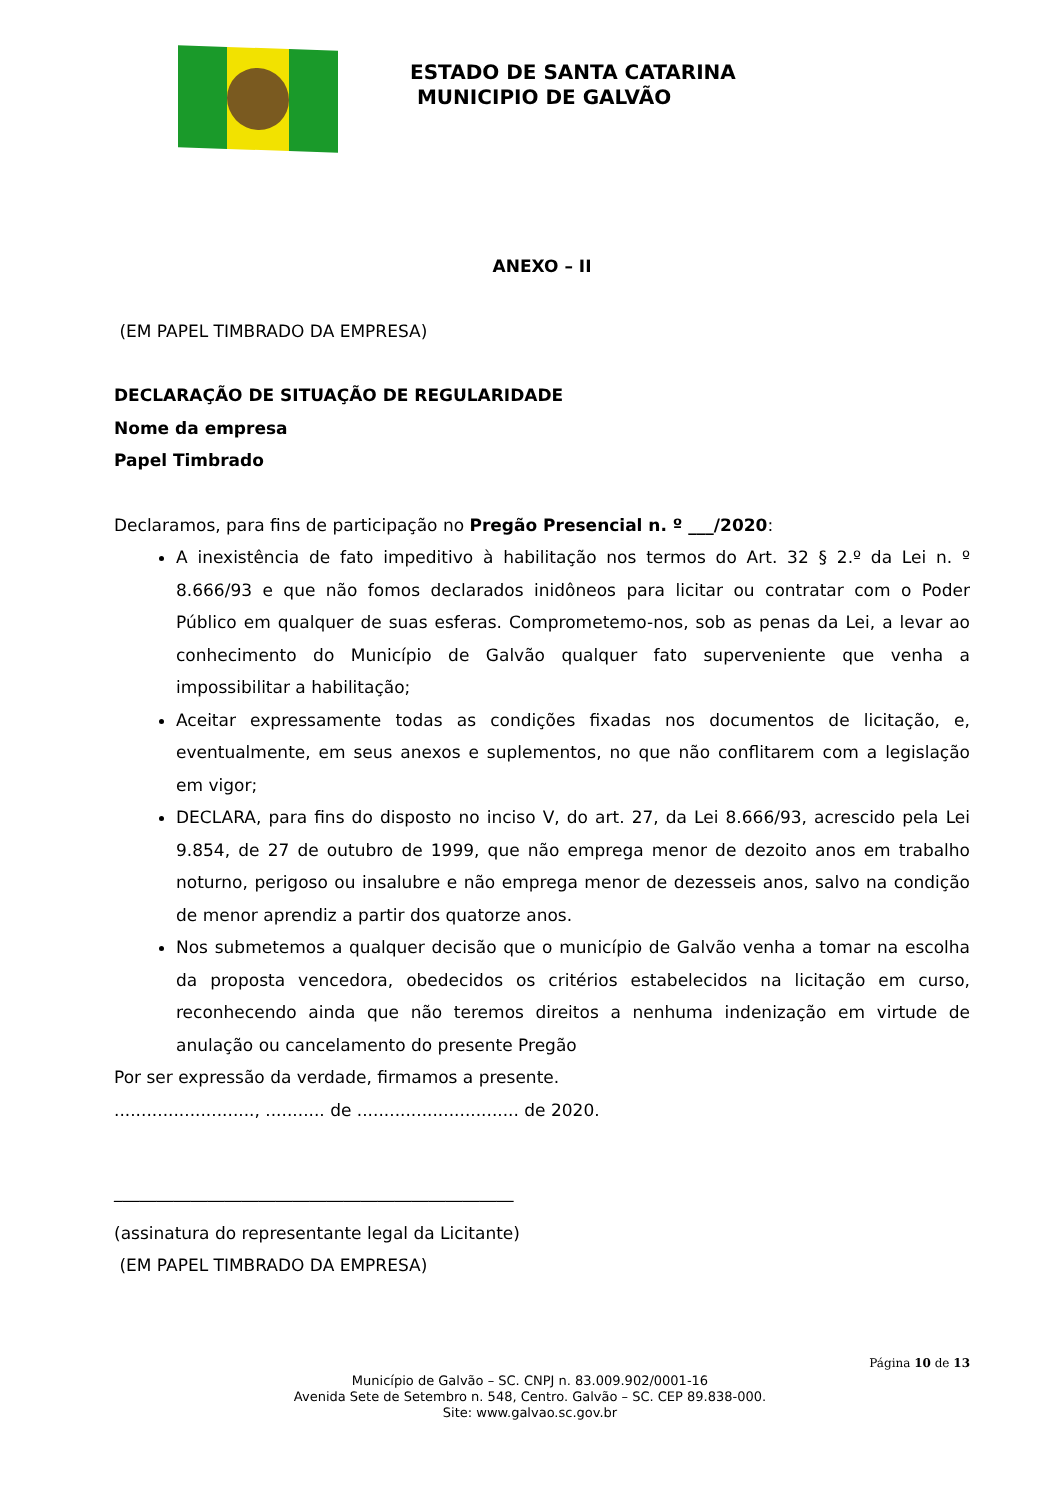ESTADO DE SANTA CATARINA
MUNICIPIO DE GALVÃO
ANEXO – II
(EM PAPEL TIMBRADO DA EMPRESA)
DECLARAÇÃO DE SITUAÇÃO DE REGULARIDADE
Nome da empresa
Papel Timbrado
Declaramos, para fins de participação no Pregão Presencial n. º ___/2020:
A inexistência de fato impeditivo à habilitação nos termos do Art. 32 § 2.º da Lei n. º 8.666/93 e que não fomos declarados inidôneos para licitar ou contratar com o Poder Público em qualquer de suas esferas. Comprometemo-nos, sob as penas da Lei, a levar ao conhecimento do Município de Galvão qualquer fato superveniente que venha a impossibilitar a habilitação;
Aceitar expressamente todas as condições fixadas nos documentos de licitação, e, eventualmente, em seus anexos e suplementos, no que não conflitarem com a legislação em vigor;
DECLARA, para fins do disposto no inciso V, do art. 27, da Lei 8.666/93, acrescido pela Lei 9.854, de 27 de outubro de 1999, que não emprega menor de dezoito anos em trabalho noturno, perigoso ou insalubre e não emprega menor de dezesseis anos, salvo na condição de menor aprendiz a partir dos quatorze anos.
Nos submetemos a qualquer decisão que o município de Galvão venha a tomar na escolha da proposta vencedora, obedecidos os critérios estabelecidos na licitação em curso, reconhecendo ainda que não teremos direitos a nenhuma indenização em virtude de anulação ou cancelamento do presente Pregão
Por ser expressão da verdade, firmamos a presente.
.........................., ........... de .............................. de 2020.
_______________________________________________
(assinatura do representante legal da Licitante)
(EM PAPEL TIMBRADO DA EMPRESA)
Página 10 de 13
Município de Galvão – SC. CNPJ n. 83.009.902/0001-16
Avenida Sete de Setembro n. 548, Centro. Galvão – SC. CEP 89.838-000.
Site: www.galvao.sc.gov.br